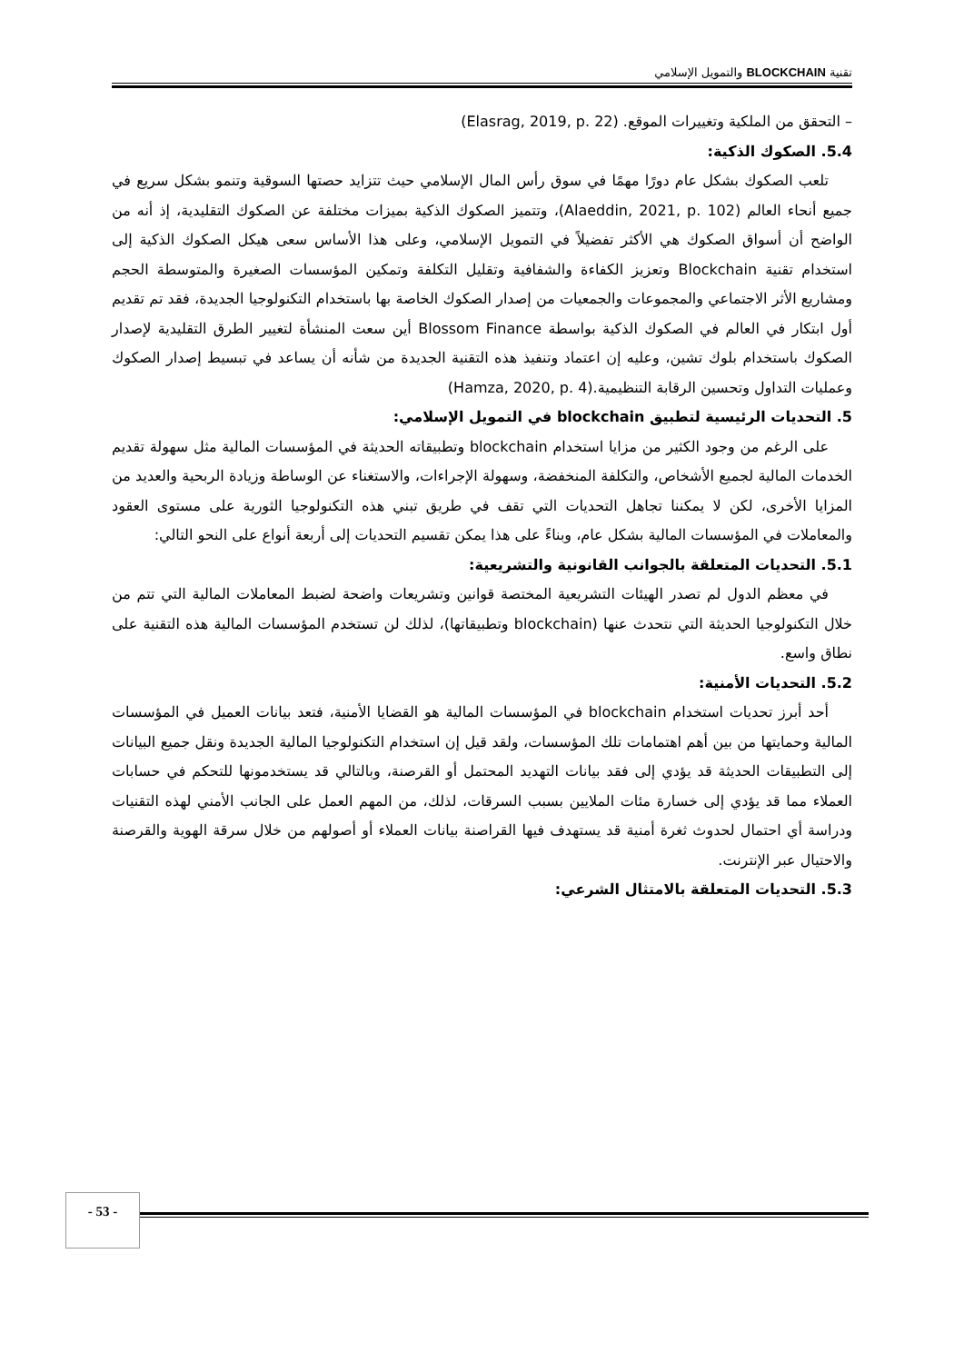تقنية BLOCKCHAIN والتمويل الإسلامي
– التحقق من الملكية وتغييرات الموقع. (Elasrag, 2019, p. 22)
5.4. الصكوك الذكية:
تلعب الصكوك بشكل عام دورًا مهمًا في سوق رأس المال الإسلامي حيث تتزايد حصتها السوقية وتنمو بشكل سريع في جميع أنحاء العالم (Alaeddin, 2021, p. 102)، وتتميز الصكوك الذكية بميزات مختلفة عن الصكوك التقليدية، إذ أنه من الواضح أن أسواق الصكوك هي الأكثر تفضيلاً في التمويل الإسلامي، وعلى هذا الأساس سعى هيكل الصكوك الذكية إلى استخدام تقنية Blockchain وتعزيز الكفاءة والشفافية وتقليل التكلفة وتمكين المؤسسات الصغيرة والمتوسطة الحجم ومشاريع الأثر الاجتماعي والمجموعات والجمعيات من إصدار الصكوك الخاصة بها باستخدام التكنولوجيا الجديدة، فقد تم تقديم أول ابتكار في العالم في الصكوك الذكية بواسطة Blossom Finance أين سعت المنشأة لتغيير الطرق التقليدية لإصدار الصكوك باستخدام بلوك تشين، وعليه إن اعتماد وتنفيذ هذه التقنية الجديدة من شأنه أن يساعد في تبسيط إصدار الصكوك وعمليات التداول وتحسين الرقابة التنظيمية.(Hamza, 2020, p. 4)
5. التحديات الرئيسية لتطبيق blockchain في التمويل الإسلامي:
على الرغم من وجود الكثير من مزايا استخدام blockchain وتطبيقاته الحديثة في المؤسسات المالية مثل سهولة تقديم الخدمات المالية لجميع الأشخاص، والتكلفة المنخفضة، وسهولة الإجراءات، والاستغناء عن الوساطة وزيادة الربحية والعديد من المزايا الأخرى، لكن لا يمكننا تجاهل التحديات التي تقف في طريق تبني هذه التكنولوجيا الثورية على مستوى العقود والمعاملات في المؤسسات المالية بشكل عام، وبناءً على هذا يمكن تقسيم التحديات إلى أربعة أنواع على النحو التالي:
5.1. التحديات المتعلقة بالجوانب القانونية والتشريعية:
في معظم الدول لم تصدر الهيئات التشريعية المختصة قوانين وتشريعات واضحة لضبط المعاملات المالية التي تتم من خلال التكنولوجيا الحديثة التي نتحدث عنها (blockchain وتطبيقاتها)، لذلك لن تستخدم المؤسسات المالية هذه التقنية على نطاق واسع.
5.2. التحديات الأمنية:
أحد أبرز تحديات استخدام blockchain في المؤسسات المالية هو القضايا الأمنية، فتعد بيانات العميل في المؤسسات المالية وحمايتها من بين أهم اهتمامات تلك المؤسسات، ولقد قيل إن استخدام التكنولوجيا المالية الجديدة ونقل جميع البيانات إلى التطبيقات الحديثة قد يؤدي إلى فقد بيانات التهديد المحتمل أو القرصنة، وبالتالي قد يستخدمونها للتحكم في حسابات العملاء مما قد يؤدي إلى خسارة مئات الملايين بسبب السرقات، لذلك، من المهم العمل على الجانب الأمني لهذه التقنيات ودراسة أي احتمال لحدوث ثغرة أمنية قد يستهدف فيها القراصنة بيانات العملاء أو أصولهم من خلال سرقة الهوية والقرصنة والاحتيال عبر الإنترنت.
5.3. التحديات المتعلقة بالامتثال الشرعي:
- 53 -